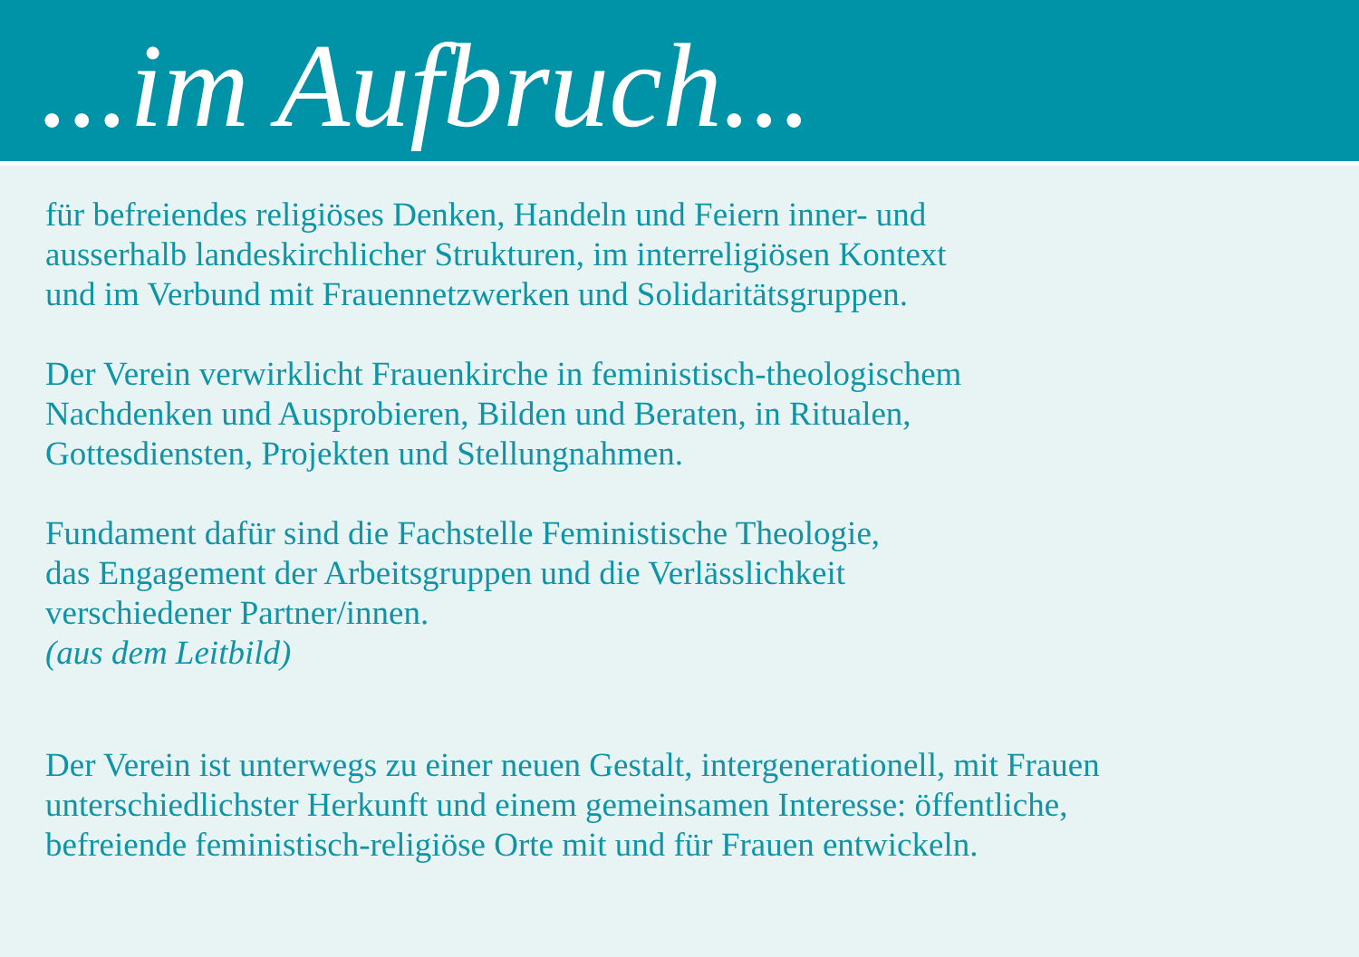...im Aufbruch...
für befreiendes religiöses Denken, Handeln und Feiern inner- und
ausserhalb landeskirchlicher Strukturen, im interreligiösen Kontext
und im Verbund mit Frauennetzwerken und Solidaritätsgruppen.
Der Verein verwirklicht Frauenkirche in feministisch-theologischem
Nachdenken und Ausprobieren, Bilden und Beraten, in Ritualen,
Gottesdiensten, Projekten und Stellungnahmen.
Fundament dafür sind die Fachstelle Feministische Theologie,
das Engagement der Arbeitsgruppen und die Verlässlichkeit
verschiedener Partner/innen.
(aus dem Leitbild)
Der Verein ist unterwegs zu einer neuen Gestalt, intergenerationell, mit Frauen
unterschiedlichster Herkunft und einem gemeinsamen Interesse: öffentliche,
befreiende feministisch-religiöse Orte mit und für Frauen entwickeln.